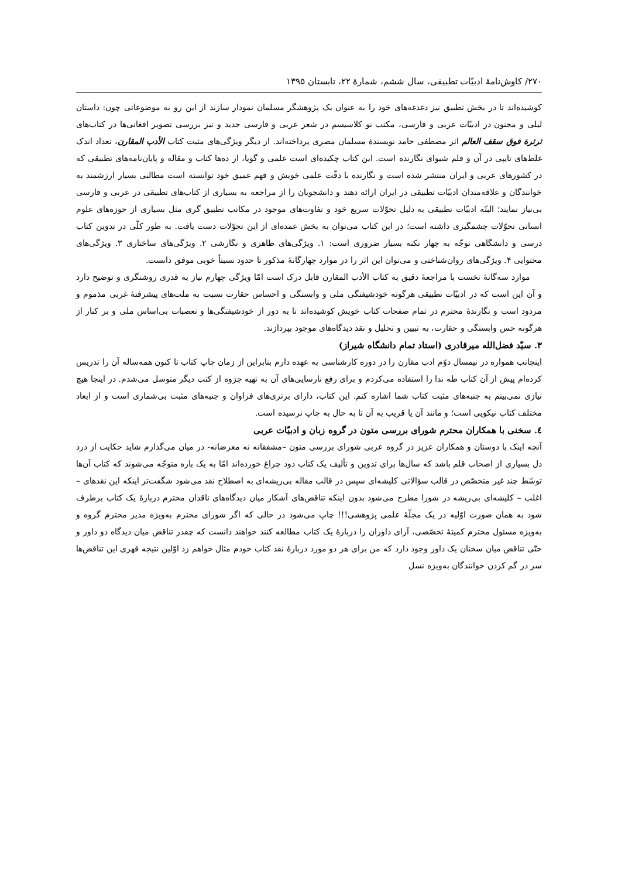۲۷۰/ کاوش‌نامهٔ ادبیّات تطبیقی، سال ششم، شمارهٔ ۲۲، تابستان ۱۳۹۵
کوشیده‌اند تا در بخش تطبیق نیز دغدغه‌های خود را به عنوان یک پژوهشگر مسلمان نمودار سازند از این رو به موضوعاتی چون: داستان لیلی و مجنون در ادبیّات عربی و فارسی، مکتب نو کلاسیسم در شعر عربی و فارسی جدید و نیز بررسی تصویر افغانی‌ها در کتاب‌های ثرثرة فوق سقف العالم اثر مصطفی حامد نویسندهٔ مسلمان مصری پرداخته‌اند. از دیگر ویژگی‌های مثبت کتاب الأدب المقارن، تعداد اندک غلط‌های تایپی در آن و قلم شیوای نگارنده است. این کتاب چکیده‌ای است علمی و گویا، از ده‌ها کتاب و مقاله و پایان‌نامه‌های تطبیقی که در کشورهای عربی و ایران منتشر شده است و نگارنده با دقّت علمی خویش و فهم عمیق خود توانسته است مطالبی بسیار ارزشمند به خوانندگان و علاقه‌مندان ادبیّات تطبیقی در ایران ارائه دهند و دانشجویان را از مراجعه به بسیاری از کتاب‌های تطبیقی در عربی و فارسی بی‌نیاز نمایند؛ البتّه ادبیّات تطبیقی به دلیل تحوّلات سریع خود و تفاوت‌های موجود در مکاتب تطبیق گری مثل بسیاری از حوزه‌های علوم انسانی تحوّلات چشمگیری داشته است؛ در این کتاب می‌توان به بخش عمده‌ای از این تحوّلات دست یافت. به طور کلّی در تدوین کتاب درسی و دانشگاهی توجّه به چهار نکته بسیار ضروری است: ۱. ویژگی‌های ظاهری و نگارشی ۲. ویژگی‌های ساختاری ۳. ویژگی‌های محتوایی ۴. ویژگی‌های روان‌شناختی و می‌توان این اثر را در موارد چهارگانهٔ مذکور تا حدود نسبتاً خوبی موفق دانست.
موارد سه‌گانهٔ نخست با مراجعهٔ دقیق به کتاب الأدب المقارن قابل درک است امّا ویژگی چهارم نیاز به قدری روشنگری و توضیح دارد و آن این است که در ادبیّات تطبیقی هرگونه خودشیفتگی ملی و وابستگی و احساس حقارت نسبت به ملت‌های پیشرفتهٔ غربی مذموم و مردود است و نگارندهٔ محترم در تمام صفحات کتاب خویش کوشیده‌اند تا به دور از خودشیفتگی‌ها و تعصبات بی‌اساس ملی و بر کنار از هرگونه حس وابستگی و حقارت، به تبیین و تحلیل و نقد دیدگاه‌های موجود بپردازند.
۳. سیّد فضل‌الله میرقادری (استاد تمام دانشگاه شیراز)
اینجانب همواره در نیمسال دوّم ادب مقارن را در دوره کارشناسی به عهده دارم بنابراین از زمان چاپ کتاب تا کنون همه‌ساله آن را تدریس کرده‌ام پیش از آن کتاب طه ندا را استفاده می‌کردم و برای رفع نارسایی‌های آن به تهیه جزوه از کتب دیگر متوسل می‌شدم. در اینجا هیچ نیازی نمی‌بینم به جنبه‌های مثبت کتاب شما اشاره کنم. این کتاب، دارای برتری‌های فراوان و جنبه‌های مثبت بی‌شماری است و از ابعاد مختلف کتاب نیکویی است؛ و مانند آن یا قریب به آن تا به حال به چاپ نرسیده است.
٤. سخنی با همکاران محترم شورای بررسی متون در گروه زبان و ادبیّات عربی
آنچه اینک با دوستان و همکاران عزیز در گروه عربی شورای بررسی متون –مشفقانه نه مغرضانه- در میان می‌گذارم شاید حکایت از درد دل بسیاری از اصحاب قلم باشد که سال‌ها برای تدوین و تألیف یک کتاب دود چراغ خورده‌اند امّا به یک باره متوجّه می‌شوند که کتاب آن‌ها توسّط چند غیر متخصّص در قالب سؤالاتی کلیشه‌ای سپس در قالب مقاله بی‌ریشه‌ای به اصطلاح نقد می‌شود شگفت‌تر اینکه این نقدهای –اغلب – کلیشه‌ای بی‌ریشه در شورا مطرح می‌شود بدون اینکه تناقض‌های آشکار میان دیدگاه‌های ناقدان محترم دربارهٔ یک کتاب برطرف شود به همان صورت اوّلیه در یک مجلّهٔ علمی پژوهشی!!! چاپ می‌شود در حالی که اگر شورای محترم به‌ویژه مدیر محترم گروه و به‌ویژه مسئول محترم کمیتهٔ تخصّصی، آرای داوران را دربارهٔ یک کتاب مطالعه کنند خواهند دانست که چقدر تناقض میان دیدگاه دو داور و حتّی تناقض میان سخنان یک داور وجود دارد که من برای هر دو مورد دربارهٔ نقد کتاب خودم مثال خواهم زد اوّلین نتیجه قهری این تناقض‌ها سر در گم کردن خوانندگان به‌ویژه نسل